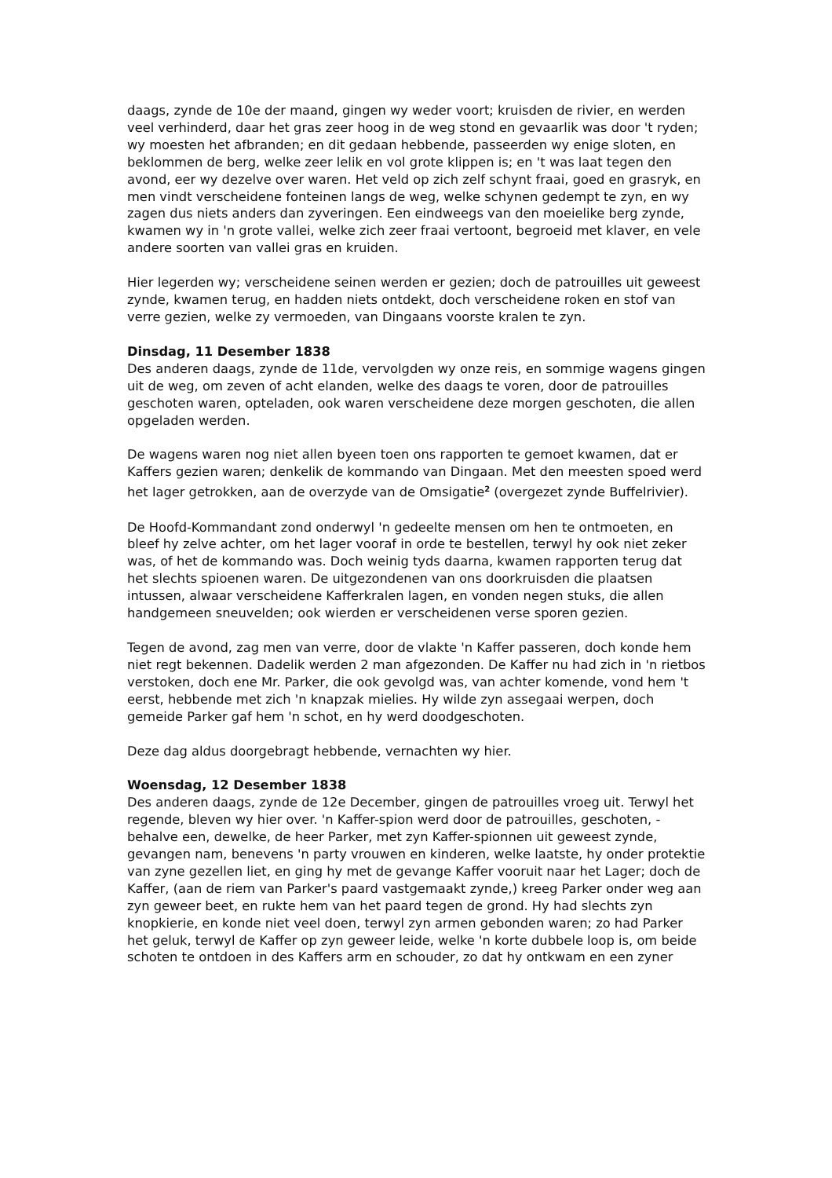daags, zynde de 10e der maand, gingen wy weder voort; kruisden de rivier, en werden veel verhinderd, daar het gras zeer hoog in de weg stond en gevaarlik was door 't ryden; wy moesten het afbranden; en dit gedaan hebbende, passeerden wy enige sloten, en beklommen de berg, welke zeer lelik en vol grote klippen is; en 't was laat tegen den avond, eer wy dezelve over waren. Het veld op zich zelf schynt fraai, goed en grasryk, en men vindt verscheidene fonteinen langs de weg, welke schynen gedempt te zyn, en wy zagen dus niets anders dan zyveringen. Een eindweegs van den moeielike berg zynde, kwamen wy in 'n grote vallei, welke zich zeer fraai vertoont, begroeid met klaver, en vele andere soorten van vallei gras en kruiden.
Hier legerden wy; verscheidene seinen werden er gezien; doch de patrouilles uit geweest zynde, kwamen terug, en hadden niets ontdekt, doch verscheidene roken en stof van verre gezien, welke zy vermoeden, van Dingaans voorste kralen te zyn.
Dinsdag, 11 Desember 1838
Des anderen daags, zynde de 11de, vervolgden wy onze reis, en sommige wagens gingen uit de weg, om zeven of acht elanden, welke des daags te voren, door de patrouilles geschoten waren, opteladen, ook waren verscheidene deze morgen geschoten, die allen opgeladen werden.
De wagens waren nog niet allen byeen toen ons rapporten te gemoet kwamen, dat er Kaffers gezien waren; denkelik de kommando van Dingaan. Met den meesten spoed werd het lager getrokken, aan de overzyde van de Omsigatie<sup>2</sup> (overgezet zynde Buffelrivier).
De Hoofd-Kommandant zond onderwyl 'n gedeelte mensen om hen te ontmoeten, en bleef hy zelve achter, om het lager vooraf in orde te bestellen, terwyl hy ook niet zeker was, of het de kommando was. Doch weinig tyds daarna, kwamen rapporten terug dat het slechts spioenen waren. De uitgezondenen van ons doorkruisden die plaatsen intussen, alwaar verscheidene Kafferkralen lagen, en vonden negen stuks, die allen handgemeen sneuvelden; ook wierden er verscheidenen verse sporen gezien.
Tegen de avond, zag men van verre, door de vlakte 'n Kaffer passeren, doch konde hem niet regt bekennen. Dadelik werden 2 man afgezonden. De Kaffer nu had zich in 'n rietbos verstoken, doch ene Mr. Parker, die ook gevolgd was, van achter komende, vond hem 't eerst, hebbende met zich 'n knapzak mielies. Hy wilde zyn assegaai werpen, doch gemeide Parker gaf hem 'n schot, en hy werd doodgeschoten.
Deze dag aldus doorgebragt hebbende, vernachten wy hier.
Woensdag, 12 Desember 1838
Des anderen daags, zynde de 12e December, gingen de patrouilles vroeg uit. Terwyl het regende, bleven wy hier over. 'n Kaffer-spion werd door de patrouilles, geschoten, - behalve een, dewelke, de heer Parker, met zyn Kaffer-spionnen uit geweest zynde, gevangen nam, benevens 'n party vrouwen en kinderen, welke laatste, hy onder protektie van zyne gezellen liet, en ging hy met de gevange Kaffer vooruit naar het Lager; doch de Kaffer, (aan de riem van Parker's paard vastgemaakt zynde,) kreeg Parker onder weg aan zyn geweer beet, en rukte hem van het paard tegen de grond. Hy had slechts zyn knopkierie, en konde niet veel doen, terwyl zyn armen gebonden waren; zo had Parker het geluk, terwyl de Kaffer op zyn geweer leide, welke 'n korte dubbele loop is, om beide schoten te ontdoen in des Kaffers arm en schouder, zo dat hy ontkwam en een zyner